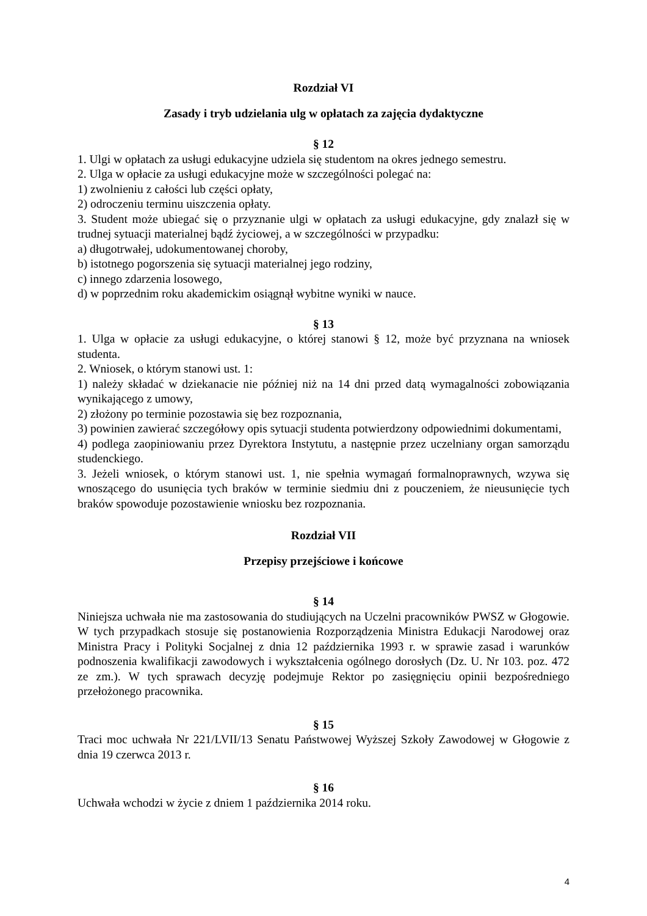Rozdział VI
Zasady i tryb udzielania ulg w opłatach za zajęcia dydaktyczne
§ 12
1. Ulgi w opłatach za usługi edukacyjne udziela się studentom na okres jednego semestru.
2. Ulga w opłacie za usługi edukacyjne może w szczególności polegać na:
1) zwolnieniu z całości lub części opłaty,
2) odroczeniu terminu uiszczenia opłaty.
3. Student może ubiegać się o przyznanie ulgi w opłatach za usługi edukacyjne, gdy znalazł się w trudnej sytuacji materialnej bądź życiowej, a w szczególności w przypadku:
a) długotrwałej, udokumentowanej choroby,
b) istotnego pogorszenia się sytuacji materialnej jego rodziny,
c) innego zdarzenia losowego,
d) w poprzednim roku akademickim osiągnął wybitne wyniki w nauce.
§ 13
1. Ulga w opłacie za usługi edukacyjne, o której stanowi § 12, może być przyznana na wniosek studenta.
2. Wniosek, o którym stanowi ust. 1:
1) należy składać w dziekanacie nie później niż na 14 dni przed datą wymagalności zobowiązania wynikającego z umowy,
2) złożony po terminie pozostawia się bez rozpoznania,
3) powinien zawierać szczegółowy opis sytuacji studenta potwierdzony odpowiednimi dokumentami,
4) podlega zaopiniowaniu przez Dyrektora Instytutu, a następnie przez uczelniany organ samorządu studenckiego.
3. Jeżeli wniosek, o którym stanowi ust. 1, nie spełnia wymagań formalnoprawnych, wzywa się wnoszącego do usunięcia tych braków w terminie siedmiu dni z pouczeniem, że nieusunięcie tych braków spowoduje pozostawienie wniosku bez rozpoznania.
Rozdział VII
Przepisy przejściowe i końcowe
§ 14
Niniejsza uchwała nie ma zastosowania do studiujących na Uczelni pracowników PWSZ w Głogowie. W tych przypadkach stosuje się postanowienia Rozporządzenia Ministra Edukacji Narodowej oraz Ministra Pracy i Polityki Socjalnej z dnia 12 października 1993 r. w sprawie zasad i warunków podnoszenia kwalifikacji zawodowych i wykształcenia ogólnego dorosłych (Dz. U. Nr 103. poz. 472 ze zm.). W tych sprawach decyzję podejmuje Rektor po zasięgnięciu opinii bezpośredniego przełożonego pracownika.
§ 15
Traci moc uchwała Nr 221/LVII/13 Senatu Państwowej Wyższej Szkoły Zawodowej w Głogowie z dnia 19 czerwca 2013 r.
§ 16
Uchwała wchodzi w życie z dniem 1 października 2014 roku.
4